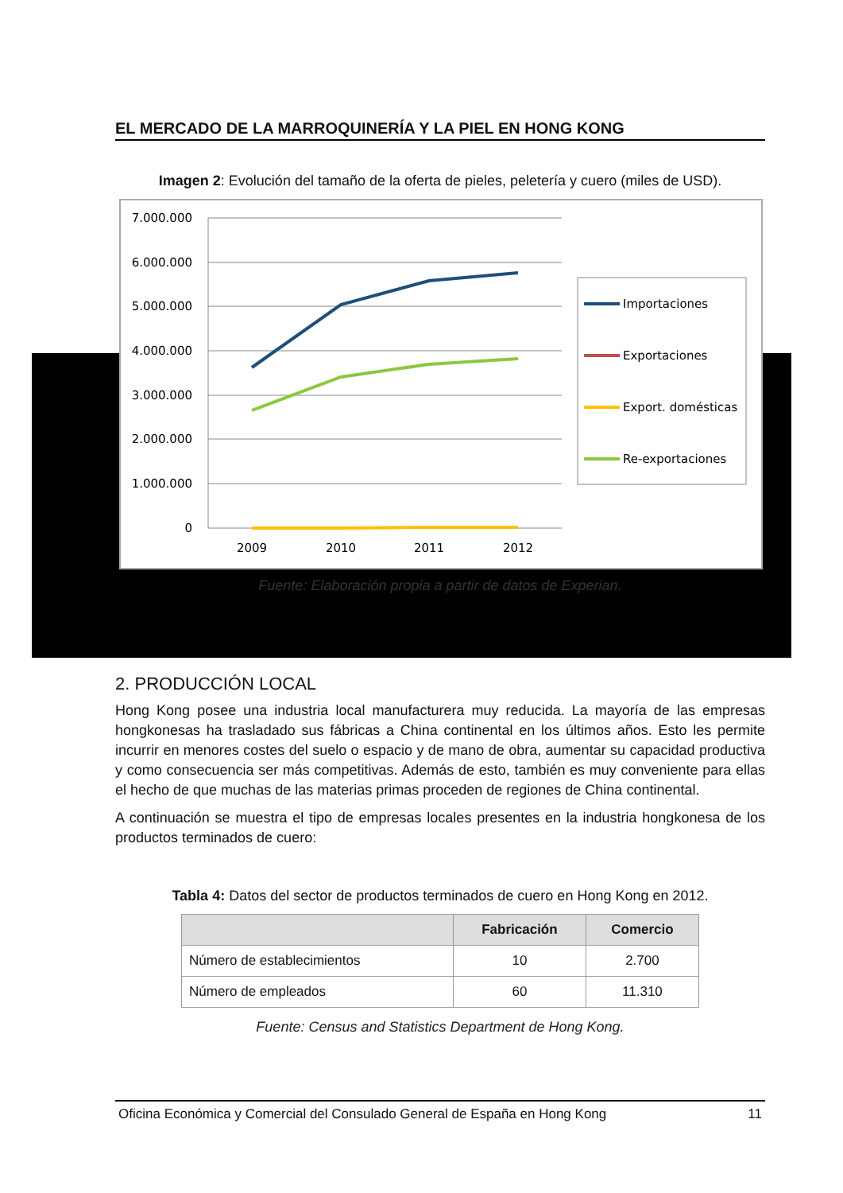EL MERCADO DE LA MARROQUINERÍA Y LA PIEL EN HONG KONG
Imagen 2: Evolución del tamaño de la oferta de pieles, peletería y cuero (miles de USD).
7.000.000
6.000.000
5.000.000
4.000.000
3.000.000
2.000.000
1.000.000
0
2009
2010
2011
2012
Importaciones
Exportaciones
Export. domésticas
Re-exportaciones
Fuente: Elaboración propia a partir de datos de Experian.
2. PRODUCCIÓN LOCAL
Hong Kong posee una industria local manufacturera muy reducida. La mayoría de las empresas hongkonesas ha trasladado sus fábricas a China continental en los últimos años. Esto les permite incurrir en menores costes del suelo o espacio y de mano de obra, aumentar su capacidad productiva y como consecuencia ser más competitivas. Además de esto, también es muy conveniente para ellas el hecho de que muchas de las materias primas proceden de regiones de China continental.
A continuación se muestra el tipo de empresas locales presentes en la industria hongkonesa de los productos terminados de cuero:
Tabla 4: Datos del sector de productos terminados de cuero en Hong Kong en 2012.
| | Fabricación | Comercio |
| --- | --- | --- |
| Número de establecimientos | 10 | 2.700 |
| Número de empleados | 60 | 11.310 |
Fuente: Census and Statistics Department de Hong Kong.
Oficina Económica y Comercial del Consulado General de España en Hong Kong 11